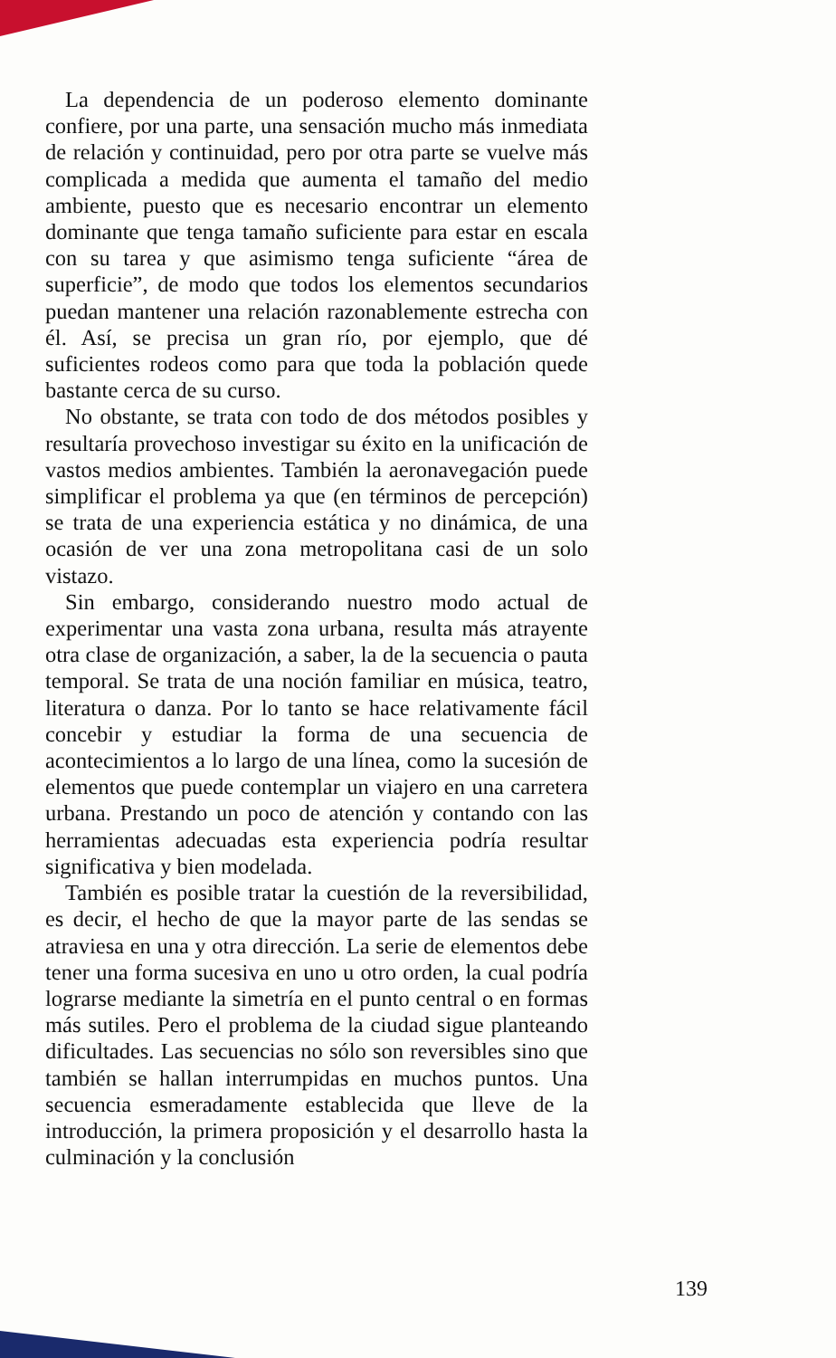La dependencia de un poderoso elemento dominante confiere, por una parte, una sensación mucho más inmediata de relación y continuidad, pero por otra parte se vuelve más complicada a medida que aumenta el tamaño del medio ambiente, puesto que es necesario encontrar un elemento dominante que tenga tamaño suficiente para estar en escala con su tarea y que asimismo tenga suficiente “área de superficie”, de modo que todos los elementos secundarios puedan mantener una relación razonablemente estrecha con él. Así, se precisa un gran río, por ejemplo, que dé suficientes rodeos como para que toda la población quede bastante cerca de su curso.
No obstante, se trata con todo de dos métodos posibles y resultaría provechoso investigar su éxito en la unificación de vastos medios ambientes. También la aeronavegación puede simplificar el problema ya que (en términos de percepción) se trata de una experiencia estática y no dinámica, de una ocasión de ver una zona metropolitana casi de un solo vistazo.
Sin embargo, considerando nuestro modo actual de experimentar una vasta zona urbana, resulta más atrayente otra clase de organización, a saber, la de la secuencia o pauta temporal. Se trata de una noción familiar en música, teatro, literatura o danza. Por lo tanto se hace relativamente fácil concebir y estudiar la forma de una secuencia de acontecimientos a lo largo de una línea, como la sucesión de elementos que puede contemplar un viajero en una carretera urbana. Prestando un poco de atención y contando con las herramientas adecuadas esta experiencia podría resultar significativa y bien modelada.
También es posible tratar la cuestión de la reversibilidad, es decir, el hecho de que la mayor parte de las sendas se atraviesa en una y otra dirección. La serie de elementos debe tener una forma sucesiva en uno u otro orden, la cual podría lograrse mediante la simetría en el punto central o en formas más sutiles. Pero el problema de la ciudad sigue planteando dificultades. Las secuencias no sólo son reversibles sino que también se hallan interrumpidas en muchos puntos. Una secuencia esmeradamente establecida que lleve de la introducción, la primera proposición y el desarrollo hasta la culminación y la conclusión
139